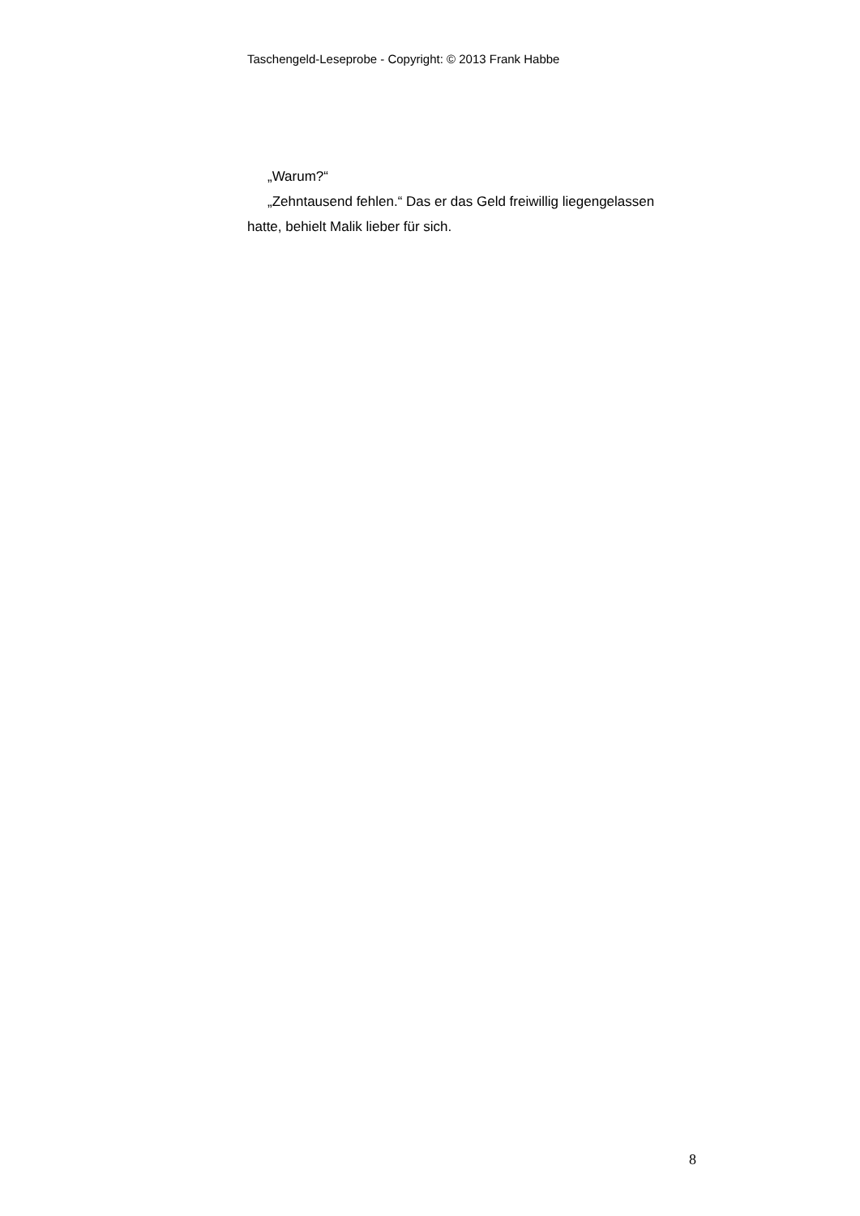Taschengeld-Leseprobe - Copyright: © 2013 Frank Habbe
„Warum?“
„Zehntausend fehlen.“ Das er das Geld freiwillig liegengelassen hatte, behielt Malik lieber für sich.
8